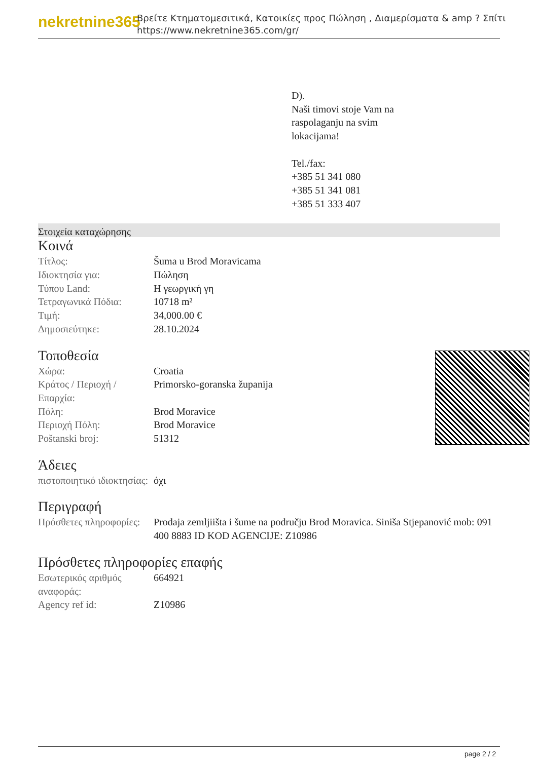nekretnine365
Βρείτε Κτηματομεσιτικά, Κατοικίες προς Πώληση , Διαμερίσματα & amp ? Σπίτι
https://www.nekretnine365.com/gr/
D).
Naši timovi stoje Vam na
raspolaganju na svim
lokacijama!
Tel./fax:
+385 51 341 080
+385 51 341 081
+385 51 333 407
Στοιχεία καταχώρησης
Κοινά
| Τίτλος: | Šuma u Brod Moravicama |
| Ιδιοκτησία για: | Πώληση |
| Τύπου Land: | Η γεωργική γη |
| Τετραγωνικά Πόδια: | 10718 m² |
| Τιμή: | 34,000.00 € |
| Δημοσιεύτηκε: | 28.10.2024 |
Τοποθεσία
| Χώρα: | Croatia |
| Κράτος / Περιοχή / Επαρχία: | Primorsko-goranska županija |
| Πόλη: | Brod Moravice |
| Περιοχή Πόλη: | Brod Moravice |
| Poštanski broj: | 51312 |
Άδειες
| πιστοποιητικό ιδιοκτησίας: | όχι |
Περιγραφή
| Πρόσθετες πληροφορίες: | Prodaja zemljiišta i šume na području Brod Moravica. Siniša Stjepanović mob: 091 400 8883 ID KOD AGENCIJE: Z10986 |
Πρόσθετες πληροφορίες επαφής
| Εσωτερικός αριθμός αναφοράς: | 664921 |
| Agency ref id: | Z10986 |
page 2 / 2